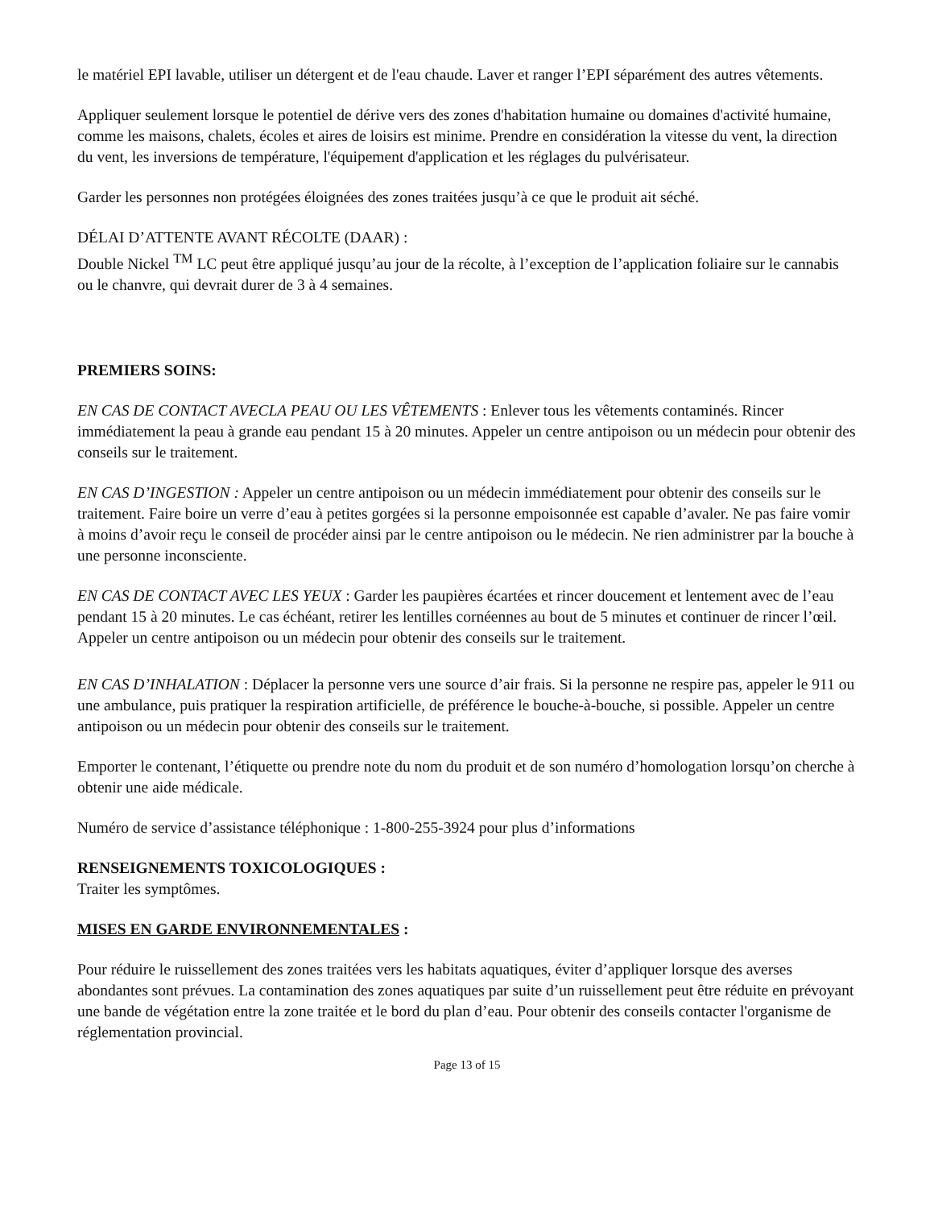le matériel EPI lavable, utiliser un détergent et de l'eau chaude. Laver et ranger l’EPI séparément des autres vêtements.
Appliquer seulement lorsque le potentiel de dérive vers des zones d'habitation humaine ou domaines d'activité humaine, comme les maisons, chalets, écoles et aires de loisirs est minime. Prendre en considération la vitesse du vent, la direction du vent, les inversions de température, l'équipement d'application et les réglages du pulvérisateur.
Garder les personnes non protégées éloignées des zones traitées jusqu’à ce que le produit ait séché.
DÉLAI D’ATTENTE AVANT RÉCOLTE (DAAR) :
Double Nickel <sup>TM</sup> LC peut être appliqué jusqu’au jour de la récolte, à l’exception de l’application foliaire sur le cannabis ou le chanvre, qui devrait durer de 3 à 4 semaines.
PREMIERS SOINS:
EN CAS DE CONTACT AVECLA PEAU OU LES VÊTEMENTS : Enlever tous les vêtements contaminés. Rincer immédiatement la peau à grande eau pendant 15 à 20 minutes. Appeler un centre antipoison ou un médecin pour obtenir des conseils sur le traitement.
EN CAS D’INGESTION : Appeler un centre antipoison ou un médecin immédiatement pour obtenir des conseils sur le traitement. Faire boire un verre d’eau à petites gorgées si la personne empoisonnée est capable d’avaler. Ne pas faire vomir à moins d’avoir reçu le conseil de procéder ainsi par le centre antipoison ou le médecin. Ne rien administrer par la bouche à une personne inconsciente.
EN CAS DE CONTACT AVEC LES YEUX : Garder les paupières écartées et rincer doucement et lentement avec de l’eau pendant 15 à 20 minutes. Le cas échéant, retirer les lentilles cornéennes au bout de 5 minutes et continuer de rincer l’œil. Appeler un centre antipoison ou un médecin pour obtenir des conseils sur le traitement.
EN CAS D’INHALATION : Déplacer la personne vers une source d’air frais. Si la personne ne respire pas, appeler le 911 ou une ambulance, puis pratiquer la respiration artificielle, de préférence le bouche-à-bouche, si possible. Appeler un centre antipoison ou un médecin pour obtenir des conseils sur le traitement.
Emporter le contenant, l’étiquette ou prendre note du nom du produit et de son numéro d’homologation lorsqu’on cherche à obtenir une aide médicale.
Numéro de service d’assistance téléphonique : 1-800-255-3924 pour plus d’informations
RENSEIGNEMENTS TOXICOLOGIQUES :
Traiter les symptômes.
MISES EN GARDE ENVIRONNEMENTALES :
Pour réduire le ruissellement des zones traitées vers les habitats aquatiques, éviter d’appliquer lorsque des averses abondantes sont prévues. La contamination des zones aquatiques par suite d’un ruissellement peut être réduite en prévoyant une bande de végétation entre la zone traitée et le bord du plan d’eau. Pour obtenir des conseils contacter l'organisme de réglementation provincial.
Page 13 of 15